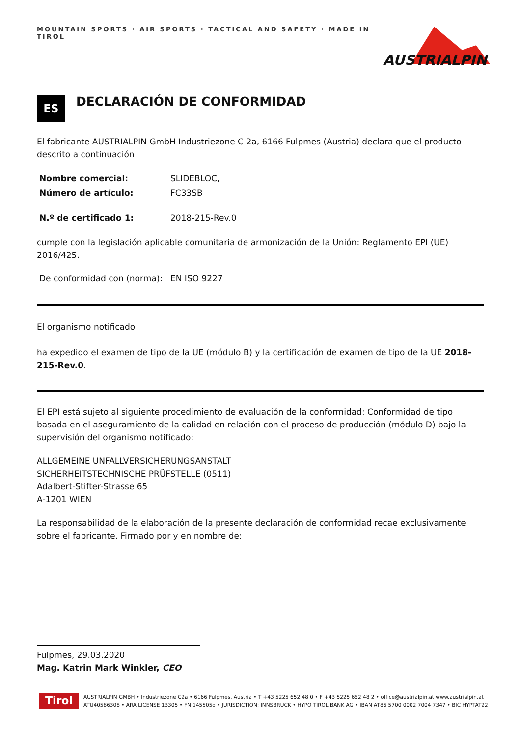MOUNTAIN SPORTS · AIR SPORTS · TACTICAL AND SAFETY · MADE IN TIROL
AUSTRIALPIN
ES
DECLARACIÓN DE CONFORMIDAD
El fabricante AUSTRIALPIN GmbH Industriezone C 2a, 6166 Fulpmes (Austria) declara que el producto descrito a continuación
Nombre comercial: SLIDEBLOC,
Número de artículo: FC33SB
N.º de certificado 1: 2018-215-Rev.0
cumple con la legislación aplicable comunitaria de armonización de la Unión: Reglamento EPI (UE) 2016/425.
De conformidad con (norma): EN ISO 9227
El organismo notificado
ha expedido el examen de tipo de la UE (módulo B) y la certificación de examen de tipo de la UE 2018-215-Rev.0.
El EPI está sujeto al siguiente procedimiento de evaluación de la conformidad: Conformidad de tipo basada en el aseguramiento de la calidad en relación con el proceso de producción (módulo D) bajo la supervisión del organismo notificado:
ALLGEMEINE UNFALLVERSICHERUNGSANSTALT
SICHERHEITSTECHNISCHE PRÜFSTELLE (0511)
Adalbert-Stifter-Strasse 65
A-1201 WIEN
La responsabilidad de la elaboración de la presente declaración de conformidad recae exclusivamente sobre el fabricante. Firmado por y en nombre de:
Fulpmes, 29.03.2020
Mag. Katrin Mark Winkler, CEO
Tirol
AUSTRIALPIN GMBH • Industriezone C2a • 6166 Fulpmes, Austria • T +43 5225 652 48 0 • F +43 5225 652 48 2 • office@austrialpin.at www.austrialpin.at
ATU40586308 • ARA LICENSE 13305 • FN 145505d • JURISDICTION: INNSBRUCK • HYPO TIROL BANK AG • IBAN AT86 5700 0002 7004 7347 • BIC HYPTAT22